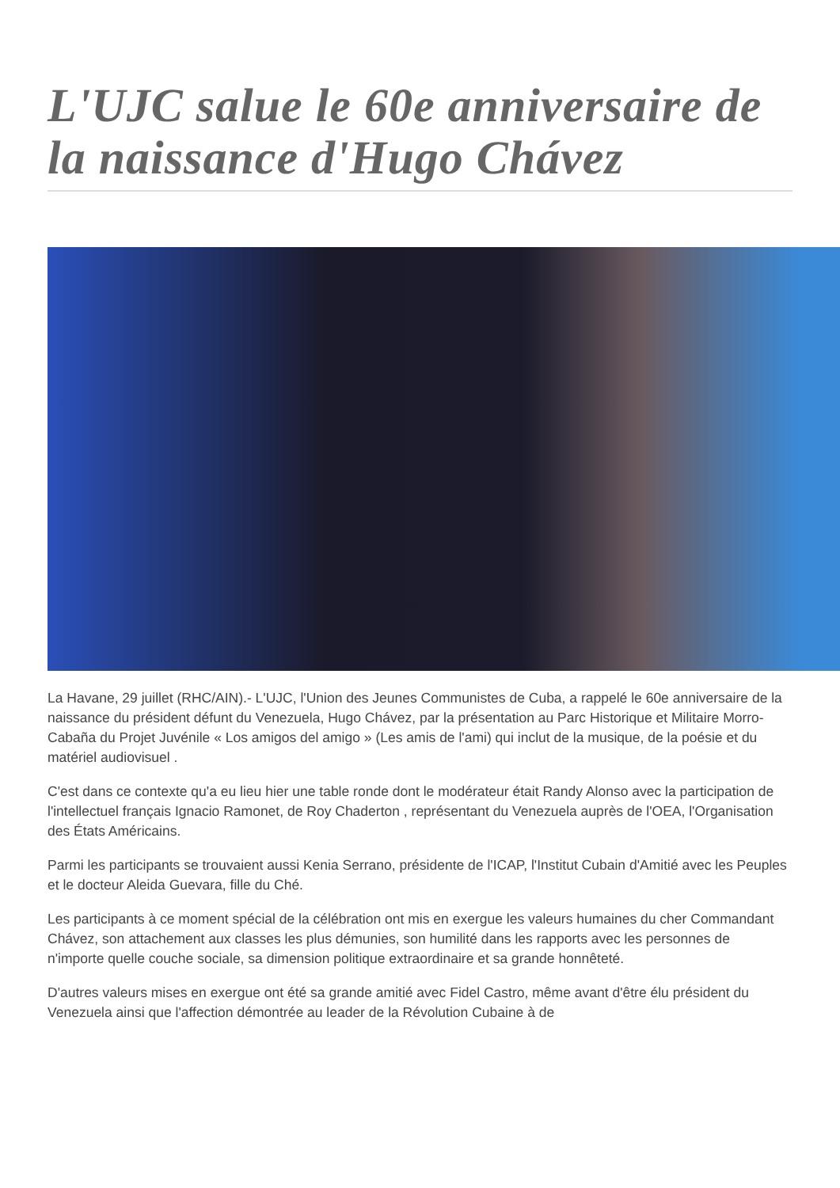L'UJC salue le 60e anniversaire de la naissance d'Hugo Chávez
La Havane, 29 juillet (RHC/AIN).- L'UJC, l'Union des Jeunes Communistes de Cuba, a rappelé le 60e anniversaire de la naissance du président défunt du Venezuela, Hugo Chávez, par la présentation au Parc Historique et Militaire Morro-Cabaña du Projet Juvénile « Los amigos del amigo » (Les amis de l'ami) qui inclut de la musique, de la poésie et du matériel audiovisuel .
C'est dans ce contexte qu'a eu lieu hier une table ronde dont le modérateur était Randy Alonso avec la participation de l'intellectuel français Ignacio Ramonet, de Roy Chaderton , représentant du Venezuela auprès de l'OEA, l'Organisation des États Américains.
Parmi les participants se trouvaient aussi Kenia Serrano, présidente de l'ICAP, l'Institut Cubain d'Amitié avec les Peuples et le docteur Aleida Guevara, fille du Ché.
Les participants à ce moment spécial de la célébration ont mis en exergue les valeurs humaines du cher Commandant Chávez, son attachement aux classes les plus démunies, son humilité dans les rapports avec les personnes de n'importe quelle couche sociale, sa dimension politique extraordinaire et sa grande honnêteté.
D'autres valeurs mises en exergue ont été sa grande amitié avec Fidel Castro, même avant d'être élu président du Venezuela ainsi que l'affection démontrée au leader de la Révolution Cubaine à de